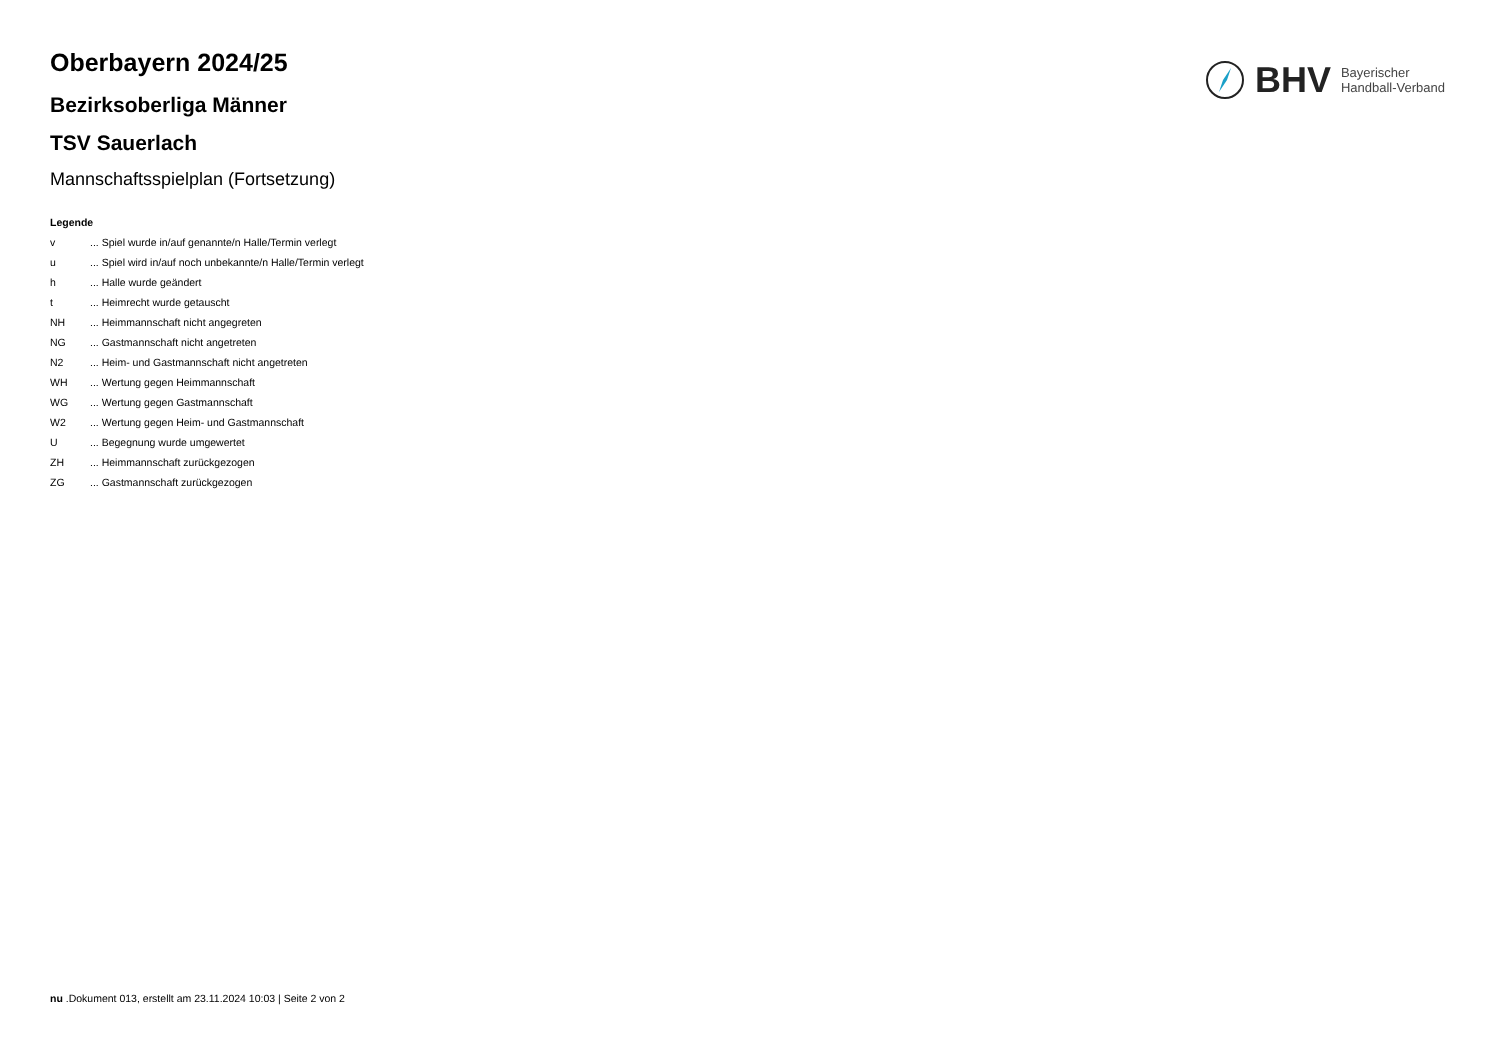BHV Bayerischer
Handball-Verband
Oberbayern 2024/25
Bezirksoberliga Männer
TSV Sauerlach
Mannschaftsspielplan (Fortsetzung)
Legende
v... Spiel wurde in/auf genannte/n Halle/Termin verlegt
u... Spiel wird in/auf noch unbekannte/n Halle/Termin verlegt
h... Halle wurde geändert
t... Heimrecht wurde getauscht
NH... Heimmannschaft nicht angegreten
NG... Gastmannschaft nicht angetreten
N2... Heim- und Gastmannschaft nicht angetreten
WH... Wertung gegen Heimmannschaft
WG... Wertung gegen Gastmannschaft
W2... Wertung gegen Heim- und Gastmannschaft
U... Begegnung wurde umgewertet
ZH... Heimmannschaft zurückgezogen
ZG... Gastmannschaft zurückgezogen
nu .Dokument 013, erstellt am 23.11.2024 10:03 | Seite 2 von 2